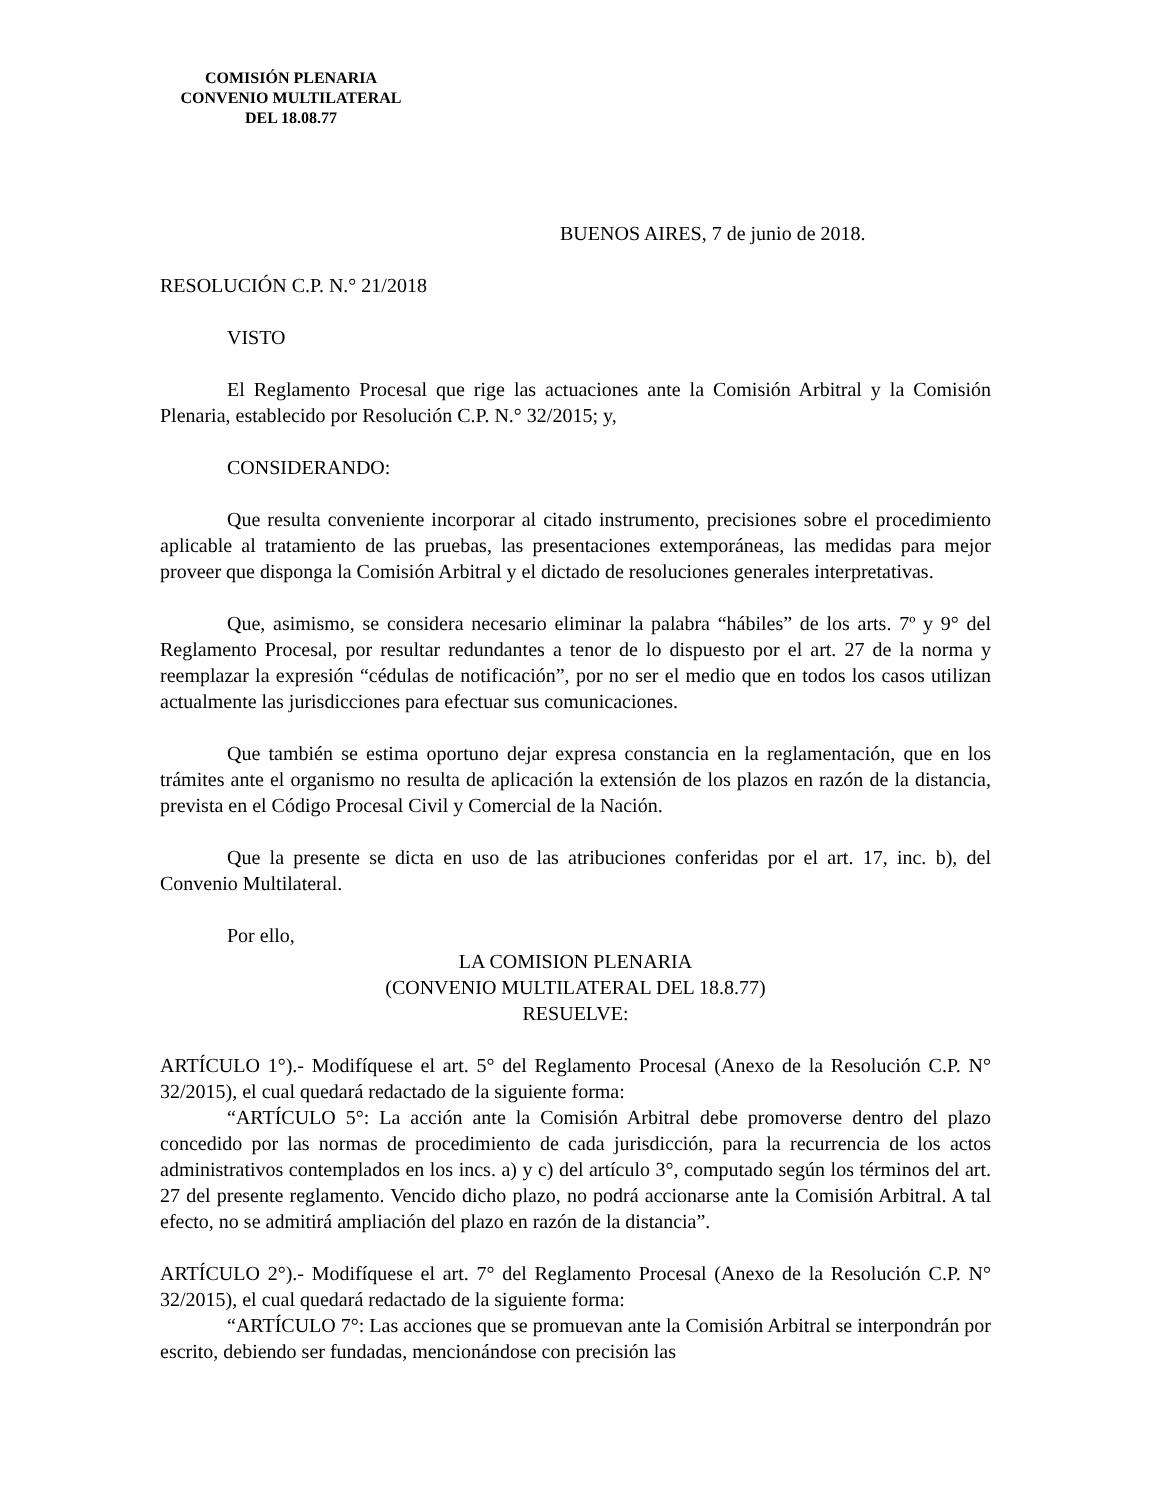COMISIÓN PLENARIA
CONVENIO MULTILATERAL
DEL 18.08.77
BUENOS AIRES, 7 de junio de 2018.
RESOLUCIÓN C.P. N.° 21/2018
VISTO
El Reglamento Procesal que rige las actuaciones ante la Comisión Arbitral y la Comisión Plenaria, establecido por Resolución C.P. N.° 32/2015; y,
CONSIDERANDO:
Que resulta conveniente incorporar al citado instrumento, precisiones sobre el procedimiento aplicable al tratamiento de las pruebas, las presentaciones extemporáneas, las medidas para mejor proveer que disponga la Comisión Arbitral y el dictado de resoluciones generales interpretativas.
Que, asimismo, se considera necesario eliminar la palabra “hábiles” de los arts. 7º y 9° del Reglamento Procesal, por resultar redundantes a tenor de lo dispuesto por el art. 27 de la norma y reemplazar la expresión “cédulas de notificación”, por no ser el medio que en todos los casos utilizan actualmente las jurisdicciones para efectuar sus comunicaciones.
Que también se estima oportuno dejar expresa constancia en la reglamentación, que en los trámites ante el organismo no resulta de aplicación la extensión de los plazos en razón de la distancia, prevista en el Código Procesal Civil y Comercial de la Nación.
Que la presente se dicta en uso de las atribuciones conferidas por el art. 17, inc. b), del Convenio Multilateral.
Por ello,
LA COMISION PLENARIA
(CONVENIO MULTILATERAL DEL 18.8.77)
RESUELVE:
ARTÍCULO 1°).- Modifíquese el art. 5° del Reglamento Procesal (Anexo de la Resolución C.P. N° 32/2015), el cual quedará redactado de la siguiente forma:
“ARTÍCULO 5°: La acción ante la Comisión Arbitral debe promoverse dentro del plazo concedido por las normas de procedimiento de cada jurisdicción, para la recurrencia de los actos administrativos contemplados en los incs. a) y c) del artículo 3°, computado según los términos del art. 27 del presente reglamento. Vencido dicho plazo, no podrá accionarse ante la Comisión Arbitral. A tal efecto, no se admitirá ampliación del plazo en razón de la distancia”.
ARTÍCULO 2°).- Modifíquese el art. 7° del Reglamento Procesal (Anexo de la Resolución C.P. N° 32/2015), el cual quedará redactado de la siguiente forma:
“ARTÍCULO 7°: Las acciones que se promuevan ante la Comisión Arbitral se interpondrán por escrito, debiendo ser fundadas, mencionándose con precisión las